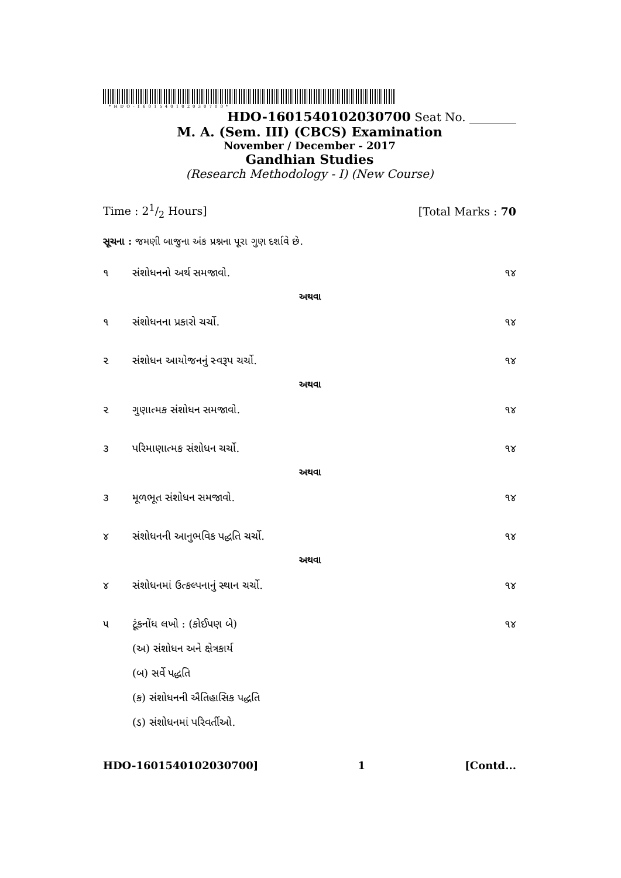*HDO-1601540102030700*
HDO-1601540102030700 Seat No. ________
M. A. (Sem. III) (CBCS) Examination
November / December - 2017
Gandhian Studies
(Research Methodology - I) (New Course)
Time : 21/2 Hours] [Total Marks : 70
સૂચના : જમણી બાજુના અંક પ્રશ્નના પૂરા ગુણ દર્શાવે છે.
૧ સંશોધનનો અર્થ સમજાવો. ૧૪
અથવા
૧ સંશોધનના પ્રકારો ચર્ચો. ૧૪
૨ સંશોધન આયોજનનું સ્વરૂપ ચર્ચો. ૧૪
અથવા
૨ ગુણાત્મક સંશોધન સમજાવો. ૧૪
૩ પરિમાણાત્મક સંશોધન ચર્ચો. ૧૪
અથવા
૩ મૂળભૂત સંશોધન સમજાવો. ૧૪
૪ સંશોધનની આનુભવિક પદ્ધતિ ચર્ચો. ૧૪
અથવા
૪ સંશોધનમાં ઉત્કલ્પનાનું સ્થાન ચર્ચો. ૧૪
૫ ટૂંકનોંધ લખો : (કોઈપણ બે) ૧૪
(અ) સંશોધન અને ક્ષેત્રકાર્ય
(બ) સર્વે પદ્ધતિ
(ક) સંશોધનની ઐતિહાસિક પદ્ધતિ
(ડ) સંશોધનમાં પરિવર્તીઓ.
HDO-1601540102030700] 1 [Contd...